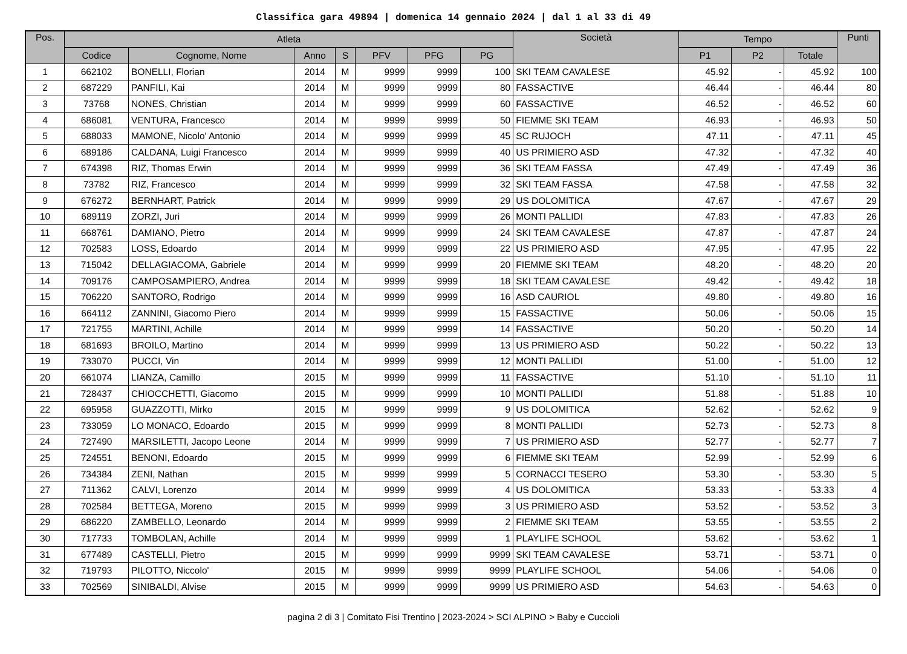Classifica gara 49894 | domenica 14 gennaio 2024 | dal 1 al 33 di 49
| Pos. | Atleta | | | | | | | Società | Tempo | | | Punti |
| --- | --- | --- | --- | --- | --- | --- | --- | --- | --- | --- | --- | --- |
| | Codice | Cognome, Nome | Anno | S | PFV | PFG | PG | | P1 | P2 | Totale | |
| 1 | 662102 | BONELLI, Florian | 2014 | M | 9999 | 9999 | 100 | SKI TEAM CAVALESE | 45.92 | - | 45.92 | 100 |
| 2 | 687229 | PANFILI, Kai | 2014 | M | 9999 | 9999 | 80 | FASSACTIVE | 46.44 | - | 46.44 | 80 |
| 3 | 73768 | NONES, Christian | 2014 | M | 9999 | 9999 | 60 | FASSACTIVE | 46.52 | - | 46.52 | 60 |
| 4 | 686081 | VENTURA, Francesco | 2014 | M | 9999 | 9999 | 50 | FIEMME SKI TEAM | 46.93 | - | 46.93 | 50 |
| 5 | 688033 | MAMONE, Nicolo' Antonio | 2014 | M | 9999 | 9999 | 45 | SC RUJOCH | 47.11 | - | 47.11 | 45 |
| 6 | 689186 | CALDANA, Luigi Francesco | 2014 | M | 9999 | 9999 | 40 | US PRIMIERO ASD | 47.32 | - | 47.32 | 40 |
| 7 | 674398 | RIZ, Thomas Erwin | 2014 | M | 9999 | 9999 | 36 | SKI TEAM FASSA | 47.49 | - | 47.49 | 36 |
| 8 | 73782 | RIZ, Francesco | 2014 | M | 9999 | 9999 | 32 | SKI TEAM FASSA | 47.58 | - | 47.58 | 32 |
| 9 | 676272 | BERNHART, Patrick | 2014 | M | 9999 | 9999 | 29 | US DOLOMITICA | 47.67 | - | 47.67 | 29 |
| 10 | 689119 | ZORZI, Juri | 2014 | M | 9999 | 9999 | 26 | MONTI PALLIDI | 47.83 | - | 47.83 | 26 |
| 11 | 668761 | DAMIANO, Pietro | 2014 | M | 9999 | 9999 | 24 | SKI TEAM CAVALESE | 47.87 | - | 47.87 | 24 |
| 12 | 702583 | LOSS, Edoardo | 2014 | M | 9999 | 9999 | 22 | US PRIMIERO ASD | 47.95 | - | 47.95 | 22 |
| 13 | 715042 | DELLAGIACOMA, Gabriele | 2014 | M | 9999 | 9999 | 20 | FIEMME SKI TEAM | 48.20 | - | 48.20 | 20 |
| 14 | 709176 | CAMPOSAMPIERO, Andrea | 2014 | M | 9999 | 9999 | 18 | SKI TEAM CAVALESE | 49.42 | - | 49.42 | 18 |
| 15 | 706220 | SANTORO, Rodrigo | 2014 | M | 9999 | 9999 | 16 | ASD CAURIOL | 49.80 | - | 49.80 | 16 |
| 16 | 664112 | ZANNINI, Giacomo Piero | 2014 | M | 9999 | 9999 | 15 | FASSACTIVE | 50.06 | - | 50.06 | 15 |
| 17 | 721755 | MARTINI, Achille | 2014 | M | 9999 | 9999 | 14 | FASSACTIVE | 50.20 | - | 50.20 | 14 |
| 18 | 681693 | BROILO, Martino | 2014 | M | 9999 | 9999 | 13 | US PRIMIERO ASD | 50.22 | - | 50.22 | 13 |
| 19 | 733070 | PUCCI, Vin | 2014 | M | 9999 | 9999 | 12 | MONTI PALLIDI | 51.00 | - | 51.00 | 12 |
| 20 | 661074 | LIANZA, Camillo | 2015 | M | 9999 | 9999 | 11 | FASSACTIVE | 51.10 | - | 51.10 | 11 |
| 21 | 728437 | CHIOCCHETTI, Giacomo | 2015 | M | 9999 | 9999 | 10 | MONTI PALLIDI | 51.88 | - | 51.88 | 10 |
| 22 | 695958 | GUAZZOTTI, Mirko | 2015 | M | 9999 | 9999 | 9 | US DOLOMITICA | 52.62 | - | 52.62 | 9 |
| 23 | 733059 | LO MONACO, Edoardo | 2015 | M | 9999 | 9999 | 8 | MONTI PALLIDI | 52.73 | - | 52.73 | 8 |
| 24 | 727490 | MARSILETTI, Jacopo Leone | 2014 | M | 9999 | 9999 | 7 | US PRIMIERO ASD | 52.77 | - | 52.77 | 7 |
| 25 | 724551 | BENONI, Edoardo | 2015 | M | 9999 | 9999 | 6 | FIEMME SKI TEAM | 52.99 | - | 52.99 | 6 |
| 26 | 734384 | ZENI, Nathan | 2015 | M | 9999 | 9999 | 5 | CORNACCI TESERO | 53.30 | - | 53.30 | 5 |
| 27 | 711362 | CALVI, Lorenzo | 2014 | M | 9999 | 9999 | 4 | US DOLOMITICA | 53.33 | - | 53.33 | 4 |
| 28 | 702584 | BETTEGA, Moreno | 2015 | M | 9999 | 9999 | 3 | US PRIMIERO ASD | 53.52 | - | 53.52 | 3 |
| 29 | 686220 | ZAMBELLO, Leonardo | 2014 | M | 9999 | 9999 | 2 | FIEMME SKI TEAM | 53.55 | - | 53.55 | 2 |
| 30 | 717733 | TOMBOLAN, Achille | 2014 | M | 9999 | 9999 | 1 | PLAYLIFE SCHOOL | 53.62 | - | 53.62 | 1 |
| 31 | 677489 | CASTELLI, Pietro | 2015 | M | 9999 | 9999 | 9999 | SKI TEAM CAVALESE | 53.71 | - | 53.71 | 0 |
| 32 | 719793 | PILOTTO, Niccolo' | 2015 | M | 9999 | 9999 | 9999 | PLAYLIFE SCHOOL | 54.06 | - | 54.06 | 0 |
| 33 | 702569 | SINIBALDI, Alvise | 2015 | M | 9999 | 9999 | 9999 | US PRIMIERO ASD | 54.63 | - | 54.63 | 0 |
pagina 2 di 3 | Comitato Fisi Trentino | 2023-2024 > SCI ALPINO > Baby e Cuccioli